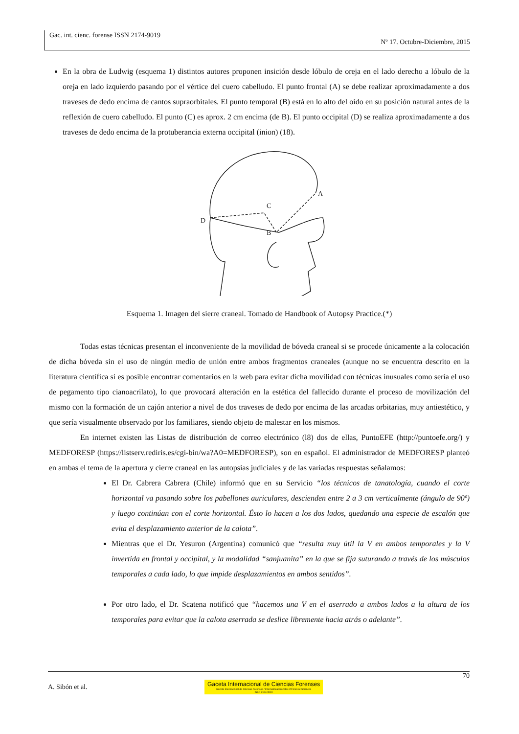Gac. int. cienc. forense ISSN 2174-9019
Nº 17. Octubre-Diciembre, 2015
En la obra de Ludwig (esquema 1) distintos autores proponen insición desde lóbulo de oreja en el lado derecho a lóbulo de la oreja en lado izquierdo pasando por el vértice del cuero cabelludo. El punto frontal (A) se debe realizar aproximadamente a dos traveses de dedo encima de cantos supraorbitales. El punto temporal (B) está en lo alto del oído en su posición natural antes de la reflexión de cuero cabelludo. El punto (C) es aprox. 2 cm encima (de B). El punto occipital (D) se realiza aproximadamente a dos traveses de dedo encima de la protuberancia externa occipital (inion) (18).
D
C
B
A
Esquema 1. Imagen del sierre craneal. Tomado de Handbook of Autopsy Practice.(*)
Todas estas técnicas presentan el inconveniente de la movilidad de bóveda craneal si se procede únicamente a la colocación de dicha bóveda sin el uso de ningún medio de unión entre ambos fragmentos craneales (aunque no se encuentra descrito en la literatura científica si es posible encontrar comentarios en la web para evitar dicha movilidad con técnicas inusuales como sería el uso de pegamento tipo cianoacrilato), lo que provocará alteración en la estética del fallecido durante el proceso de movilización del mismo con la formación de un cajón anterior a nivel de dos traveses de dedo por encima de las arcadas orbitarias, muy antiestético, y que sería visualmente observado por los familiares, siendo objeto de malestar en los mismos.
En internet existen las Listas de distribución de correo electrónico (l8) dos de ellas, PuntoEFE (http://puntoefe.org/) y MEDFORESP (https://listserv.rediris.es/cgi-bin/wa?A0=MEDFORESP), son en español. El administrador de MEDFORESP planteó en ambas el tema de la apertura y cierre craneal en las autopsias judiciales y de las variadas respuestas señalamos:
El Dr. Cabrera Cabrera (Chile) informó que en su Servicio “los técnicos de tanatología, cuando el corte horizontal va pasando sobre los pabellones auriculares, descienden entre 2 a 3 cm verticalmente (ángulo de 90º) y luego continúan con el corte horizontal. Ésto lo hacen a los dos lados, quedando una especie de escalón que evita el desplazamiento anterior de la calota”.
Mientras que el Dr. Yesuron (Argentina) comunicó que “resulta muy útil la V en ambos temporales y la V invertida en frontal y occipital, y la modalidad “sanjuanita” en la que se fija suturando a través de los músculos temporales a cada lado, lo que impide desplazamientos en ambos sentidos”.
Por otro lado, el Dr. Scatena notificó que “hacemos una V en el aserrado a ambos lados a la altura de los temporales para evitar que la calota aserrada se deslice libremente hacia atrás o adelante”.
70
A. Sibón et al. Gaceta Internacional de Ciencias Forenses Gazeta Internacional de Ciências Forenses / International Gazette of Forensic Sciences
ISSN 2174-9019